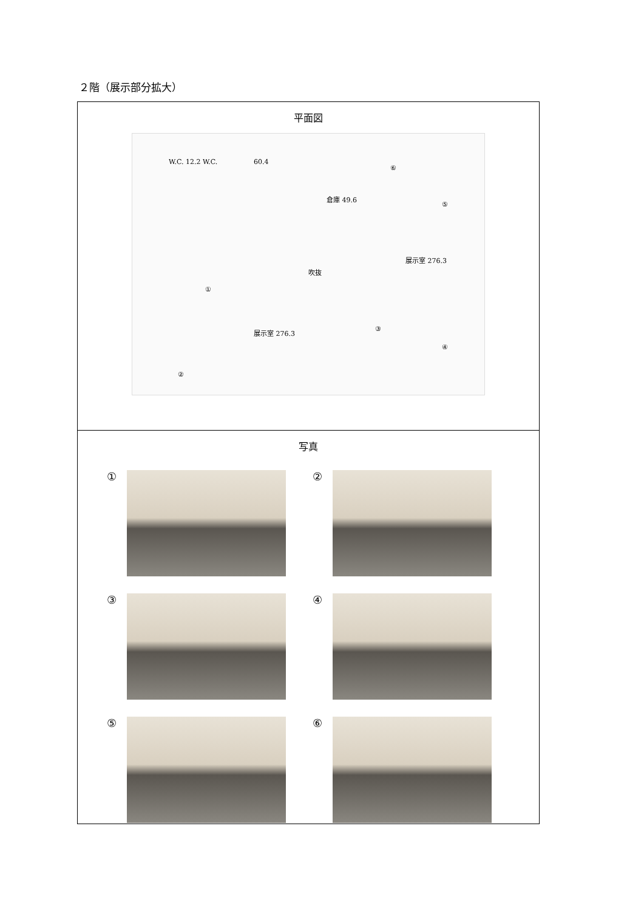２階（展示部分拡大）
| 平面図 W.C. 12.2 W.C. 60.4 倉庫 49.6 吹抜 展示室 276.3 展示室 276.3 ① ② ③ ④ ⑤ ⑥ |
| 写真 ① ② ③ ④ ⑤ ⑥ |